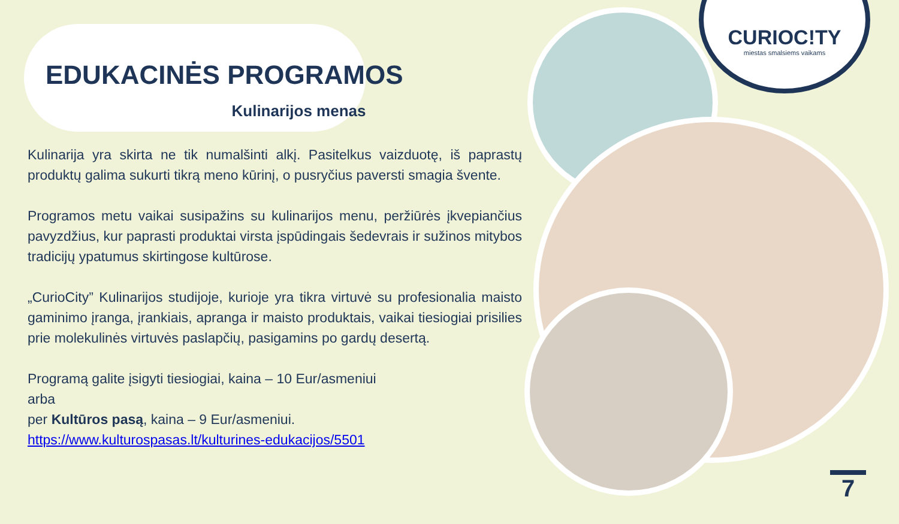CURIOC!TY
miestas smalsiems vaikams
EDUKACINĖS PROGRAMOS
Kulinarijos menas
Kulinarija yra skirta ne tik numalšinti alkį. Pasitelkus vaizduotę, iš paprastų produktų galima sukurti tikrą meno kūrinį, o pusryčius paversti smagia švente.
Programos metu vaikai susipažins su kulinarijos menu, peržiūrės įkvepiančius pavyzdžius, kur paprasti produktai virsta įspūdingais šedevrais ir sužinos mitybos tradicijų ypatumus skirtingose kultūrose.
„CurioCity” Kulinarijos studijoje, kurioje yra tikra virtuvė su profesionalia maisto gaminimo įranga, įrankiais, apranga ir maisto produktais, vaikai tiesiogiai prisilies prie molekulinės virtuvės paslapčių, pasigamins po gardų desertą.
Programą galite įsigyti tiesiogiai, kaina – 10 Eur/asmeniui
arba
per Kultūros pasą, kaina – 9 Eur/asmeniui.
https://www.kulturospasas.lt/kulturines-edukacijos/5501
7